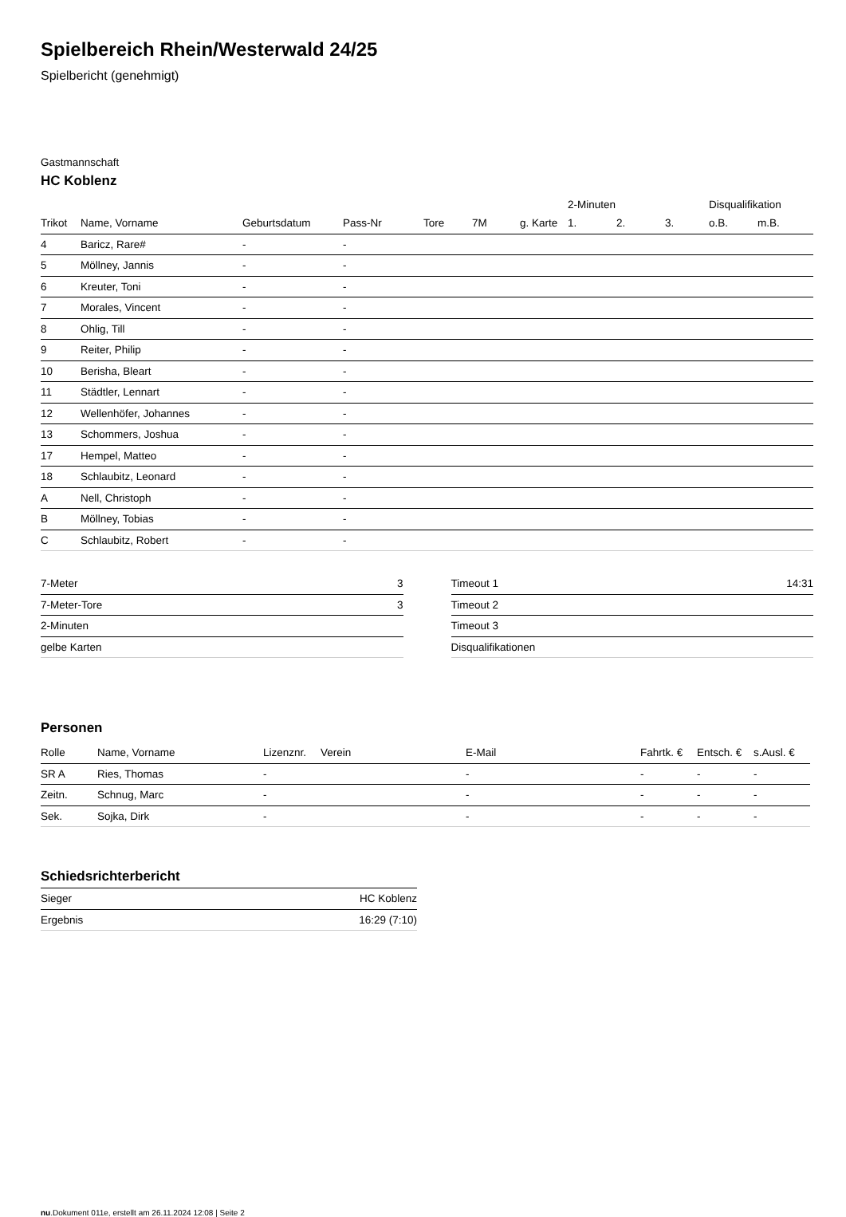Spielbereich Rhein/Westerwald 24/25
Spielbericht (genehmigt)
Gastmannschaft
HC Koblenz
| | | | | | | | 2-Minuten | | | Disqualifikation | |
| --- | --- | --- | --- | --- | --- | --- | --- | --- | --- | --- | --- |
| Trikot | Name, Vorname | Geburtsdatum | Pass-Nr | Tore | 7M | g. Karte | 1. | 2. | 3. | o.B. | m.B. |
| 4 | Baricz, Rare# | - | - | | | | | | | | |
| 5 | Möllney, Jannis | - | - | | | | | | | | |
| 6 | Kreuter, Toni | - | - | | | | | | | | |
| 7 | Morales, Vincent | - | - | | | | | | | | |
| 8 | Ohlig, Till | - | - | | | | | | | | |
| 9 | Reiter, Philip | - | - | | | | | | | | |
| 10 | Berisha, Bleart | - | - | | | | | | | | |
| 11 | Städtler, Lennart | - | - | | | | | | | | |
| 12 | Wellenhöfer, Johannes | - | - | | | | | | | | |
| 13 | Schommers, Joshua | - | - | | | | | | | | |
| 17 | Hempel, Matteo | - | - | | | | | | | | |
| 18 | Schlaubitz, Leonard | - | - | | | | | | | | |
| A | Nell, Christoph | - | - | | | | | | | | |
| B | Möllney, Tobias | - | - | | | | | | | | |
| C | Schlaubitz, Robert | - | - | | | | | | | | |
| 7-Meter | 3 |
| 7-Meter-Tore | 3 |
| 2-Minuten | |
| gelbe Karten | |
| Timeout 1 | 14:31 |
| Timeout 2 | |
| Timeout 3 | |
| Disqualifikationen | |
Personen
| Rolle | Name, Vorname | Lizenznr. | Verein | E-Mail | Fahrtk. € | Entsch. € | s.Ausl. € |
| --- | --- | --- | --- | --- | --- | --- | --- |
| SR A | Ries, Thomas | - | | - | - | - | - |
| Zeitn. | Schnug, Marc | - | | - | - | - | - |
| Sek. | Sojka, Dirk | - | | - | - | - | - |
Schiedsrichterbericht
| Sieger | HC Koblenz |
| Ergebnis | 16:29 (7:10) |
nu.Dokument 011e, erstellt am 26.11.2024 12:08 | Seite 2